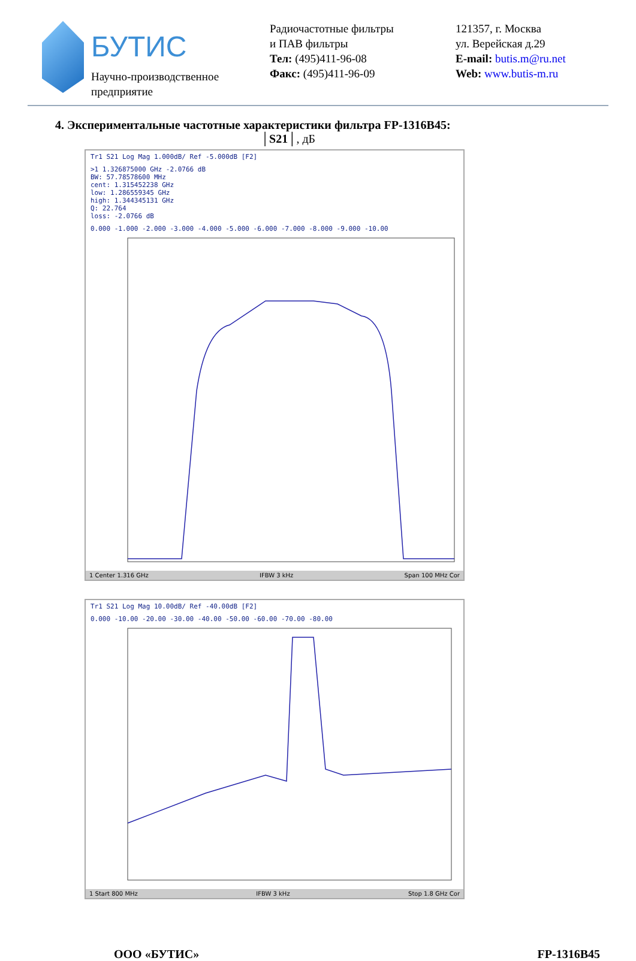БУТИС
Научно-производственное
предприятие
Радиочастотные фильтры
и ПАВ фильтры
Тел: (495)411-96-08
Факс: (495)411-96-09
121357, г. Москва
ул. Верейская д.29
E-mail: butis.m@ru.net
Web: www.butis-m.ru
4. Экспериментальные частотные характеристики фильтра FP-1316B45:
│S21│, дБ
Tr1 S21 Log Mag 1.000dB/ Ref -5.000dB [F2]
>1 1.326875000 GHz -2.0766 dB
BW: 57.78578600 MHz
cent: 1.315452238 GHz
low: 1.286559345 GHz
high: 1.344345131 GHz
Q: 22.764
loss: -2.0766 dB
0.000 -1.000 -2.000 -3.000 -4.000 -5.000 -6.000 -7.000 -8.000 -9.000 -10.00
1 Center 1.316 GHz IFBW 3 kHz Span 100 MHz Cor
Tr1 S21 Log Mag 10.00dB/ Ref -40.00dB [F2]
0.000 -10.00 -20.00 -30.00 -40.00 -50.00 -60.00 -70.00 -80.00
1 Start 800 MHz IFBW 3 kHz Stop 1.8 GHz Cor
ООО «БУТИС» FP-1316B45